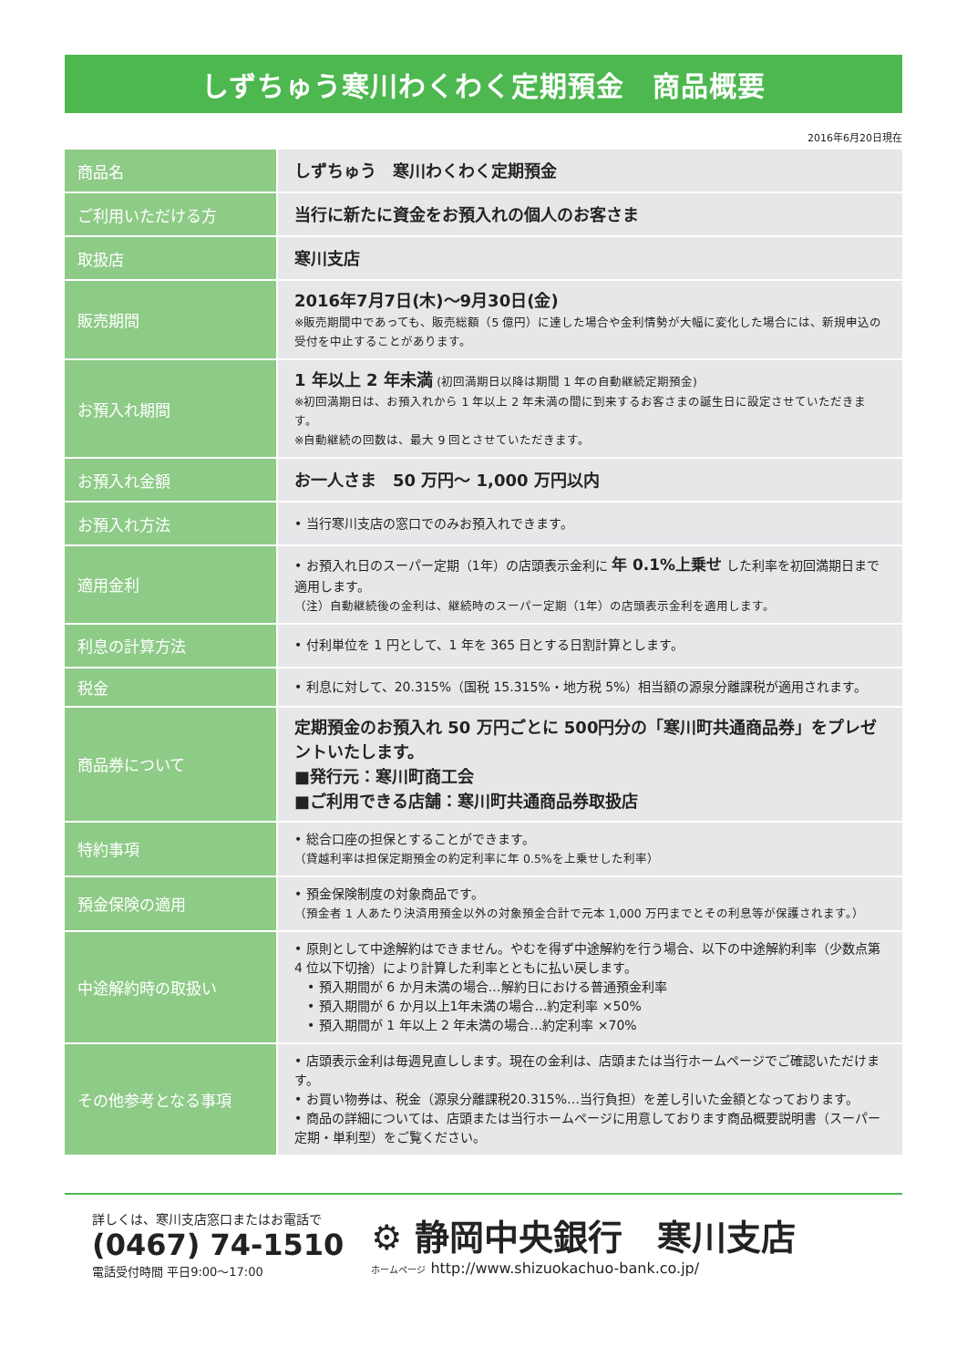しずちゅう寒川わくわく定期預金　商品概要
2016年6月20日現在
| 商品名 | しずちゅう 寒川わくわく定期預金 |
| ご利用いただける方 | 当行に新たに資金をお預入れの個人のお客さま |
| 取扱店 | 寒川支店 |
| 販売期間 | 2016年7月7日(木)〜9月30日(金) ※販売期間中であっても、販売総額（5 億円）に達した場合や金利情勢が大幅に変化した場合には、新規申込の受付を中止することがあります。 |
| お預入れ期間 | 1 年以上 2 年未満 (初回満期日以降は期間 1 年の自動継続定期預金) ※初回満期日は、お預入れから 1 年以上 2 年未満の間に到来するお客さまの誕生日に設定させていただきます。 ※自動継続の回数は、最大 9 回とさせていただきます。 |
| お預入れ金額 | お一人さま 50 万円〜 1,000 万円以内 |
| お預入れ方法 | • 当行寒川支店の窓口でのみお預入れできます。 |
| 適用金利 | • お預入れ日のスーパー定期（1年）の店頭表示金利に 年 0.1%上乗せ した利率を初回満期日まで適用します。 （注）自動継続後の金利は、継続時のスーパー定期（1年）の店頭表示金利を適用します。 |
| 利息の計算方法 | • 付利単位を 1 円として、1 年を 365 日とする日割計算とします。 |
| 税金 | • 利息に対して、20.315%（国税 15.315%・地方税 5%）相当額の源泉分離課税が適用されます。 |
| 商品券について | 定期預金のお預入れ 50 万円ごとに 500円分の「寒川町共通商品券」をプレゼントいたします。 ■発行元：寒川町商工会 ■ご利用できる店舗：寒川町共通商品券取扱店 |
| 特約事項 | • 総合口座の担保とすることができます。 （貸越利率は担保定期預金の約定利率に年 0.5%を上乗せした利率） |
| 預金保険の適用 | • 預金保険制度の対象商品です。 （預金者 1 人あたり決済用預金以外の対象預金合計で元本 1,000 万円までとその利息等が保護されます。） |
| 中途解約時の取扱い | • 原則として中途解約はできません。やむを得ず中途解約を行う場合、以下の中途解約利率（少数点第 4 位以下切捨）により計算した利率とともに払い戻します。 • 預入期間が 6 か月未満の場合…解約日における普通預金利率 • 預入期間が 6 か月以上1年未満の場合…約定利率 ×50% • 預入期間が 1 年以上 2 年未満の場合…約定利率 ×70% |
| その他参考となる事項 | • 店頭表示金利は毎週見直しします。現在の金利は、店頭または当行ホームページでご確認いただけます。 • お買い物券は、税金（源泉分離課税20.315%…当行負担）を差し引いた金額となっております。 • 商品の詳細については、店頭または当行ホームページに用意しております商品概要説明書（スーパー定期・単利型）をご覧ください。 |
詳しくは、寒川支店窓口またはお電話で
(0467) 74-1510
電話受付時間 平日9:00〜17:00
⚙ 静岡中央銀行　寒川支店
ホームページ http://www.shizuokachuo-bank.co.jp/